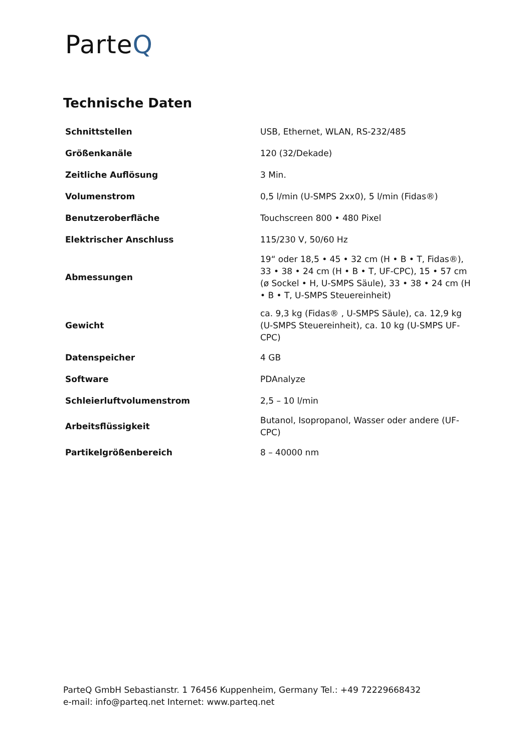ParteQ
Technische Daten
| Schnittstellen | USB, Ethernet, WLAN, RS-232/485 |
| Größenkanäle | 120 (32/Dekade) |
| Zeitliche Auflösung | 3 Min. |
| Volumenstrom | 0,5 l/min (U-SMPS 2xx0), 5 l/min (Fidas®) |
| Benutzeroberfläche | Touchscreen 800 • 480 Pixel |
| Elektrischer Anschluss | 115/230 V, 50/60 Hz |
| Abmessungen | 19“ oder 18,5 • 45 • 32 cm (H • B • T, Fidas®), 33 • 38 • 24 cm (H • B • T, UF-CPC), 15 • 57 cm (ø Sockel • H, U-SMPS Säule), 33 • 38 • 24 cm (H • B • T, U-SMPS Steuereinheit) |
| Gewicht | ca. 9,3 kg (Fidas® , U-SMPS Säule), ca. 12,9 kg (U-SMPS Steuereinheit), ca. 10 kg (U-SMPS UF-CPC) |
| Datenspeicher | 4 GB |
| Software | PDAnalyze |
| Schleierluftvolumenstrom | 2,5 – 10 l/min |
| Arbeitsflüssigkeit | Butanol, Isopropanol, Wasser oder andere (UF-CPC) |
| Partikelgrößenbereich | 8 – 40000 nm |
ParteQ GmbH Sebastianstr. 1 76456 Kuppenheim, Germany Tel.: +49 72229668432
e-mail: info@parteq.net Internet: www.parteq.net